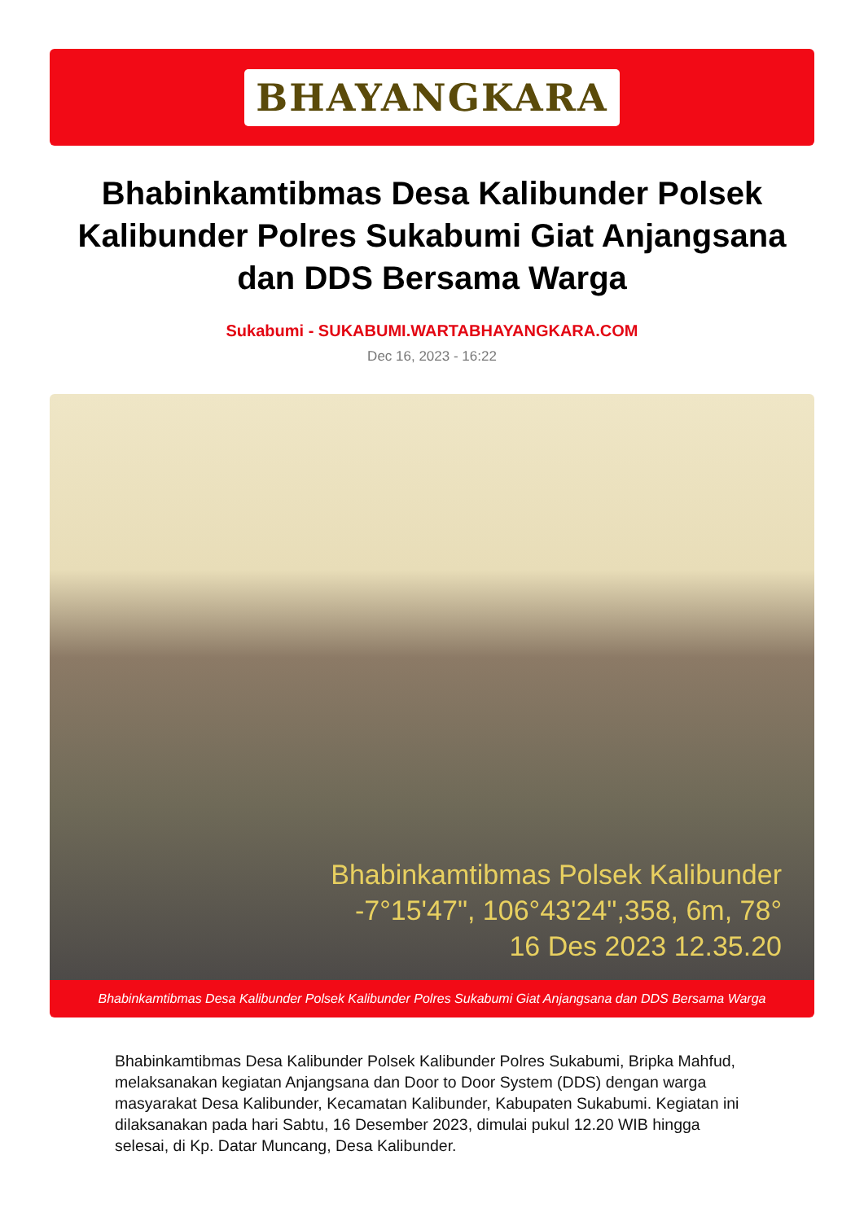BHAYANGKARA
Bhabinkamtibmas Desa Kalibunder Polsek Kalibunder Polres Sukabumi Giat Anjangsana dan DDS Bersama Warga
Sukabumi - SUKABUMI.WARTABHAYANGKARA.COM
Dec 16, 2023 - 16:22
Bhabinkamtibmas Polsek Kalibunder
-7°15'47", 106°43'24",358, 6m, 78°
16 Des 2023 12.35.20
Bhabinkamtibmas Desa Kalibunder Polsek Kalibunder Polres Sukabumi Giat Anjangsana dan DDS Bersama Warga
Bhabinkamtibmas Desa Kalibunder Polsek Kalibunder Polres Sukabumi, Bripka Mahfud, melaksanakan kegiatan Anjangsana dan Door to Door System (DDS) dengan warga masyarakat Desa Kalibunder, Kecamatan Kalibunder, Kabupaten Sukabumi. Kegiatan ini dilaksanakan pada hari Sabtu, 16 Desember 2023, dimulai pukul 12.20 WIB hingga selesai, di Kp. Datar Muncang, Desa Kalibunder.